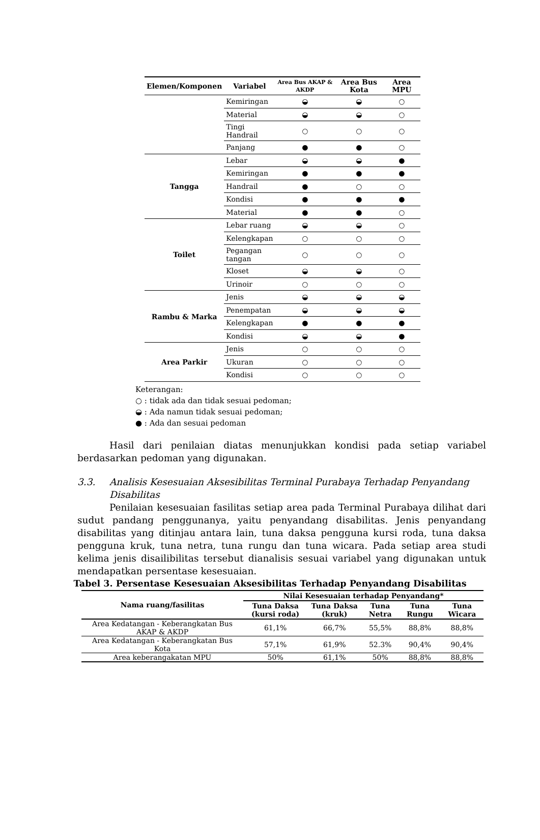| Elemen/Komponen | Variabel | Area Bus AKAP & AKDP | Area Bus Kota | Area MPU |
| --- | --- | --- | --- | --- |
| | Kemiringan | ◒ | ◒ | ○ |
| | Material | ◒ | ◒ | ○ |
| | Tingi Handrail | ○ | ○ | ○ |
| | Panjang | ● | ● | ○ |
| Tangga | Lebar | ◒ | ◒ | ● |
| | Kemiringan | ● | ● | ● |
| | Handrail | ● | ○ | ○ |
| | Kondisi | ● | ● | ● |
| | Material | ● | ● | ○ |
| Toilet | Lebar ruang | ◒ | ◒ | ○ |
| | Kelengkapan | ○ | ○ | ○ |
| | Pegangan tangan | ○ | ○ | ○ |
| | Kloset | ◒ | ◒ | ○ |
| | Urinoir | ○ | ○ | ○ |
| Rambu & Marka | Jenis | ◒ | ◒ | ◒ |
| | Penempatan | ◒ | ◒ | ◒ |
| | Kelengkapan | ● | ● | ● |
| | Kondisi | ◒ | ◒ | ● |
| Area Parkir | Jenis | ○ | ○ | ○ |
| | Ukuran | ○ | ○ | ○ |
| | Kondisi | ○ | ○ | ○ |
Keterangan:
○ : tidak ada dan tidak sesuai pedoman;
◒ : Ada namun tidak sesuai pedoman;
● : Ada dan sesuai pedoman
Hasil dari penilaian diatas menunjukkan kondisi pada setiap variabel berdasarkan pedoman yang digunakan.
3.3. Analisis Kesesuaian Aksesibilitas Terminal Purabaya Terhadap Penyandang Disabilitas
Penilaian kesesuaian fasilitas setiap area pada Terminal Purabaya dilihat dari sudut pandang penggunanya, yaitu penyandang disabilitas. Jenis penyandang disabilitas yang ditinjau antara lain, tuna daksa pengguna kursi roda, tuna daksa pengguna kruk, tuna netra, tuna rungu dan tuna wicara. Pada setiap area studi kelima jenis disailibilitas tersebut dianalisis sesuai variabel yang digunakan untuk mendapatkan persentase kesesuaian.
Tabel 3. Persentase Kesesuaian Aksesibilitas Terhadap Penyandang Disabilitas
| Nama ruang/fasilitas | Nilai Kesesuaian terhadap Penyandang* | | | | |
| --- | --- | --- | --- | --- | --- |
| | Tuna Daksa (kursi roda) | Tuna Daksa (kruk) | Tuna Netra | Tuna Rungu | Tuna Wicara |
| Area Kedatangan - Keberangkatan Bus AKAP & AKDP | 61,1% | 66,7% | 55,5% | 88,8% | 88,8% |
| Area Kedatangan - Keberangkatan Bus Kota | 57,1% | 61,9% | 52.3% | 90,4% | 90,4% |
| Area keberangakatan MPU | 50% | 61,1% | 50% | 88,8% | 88,8% |